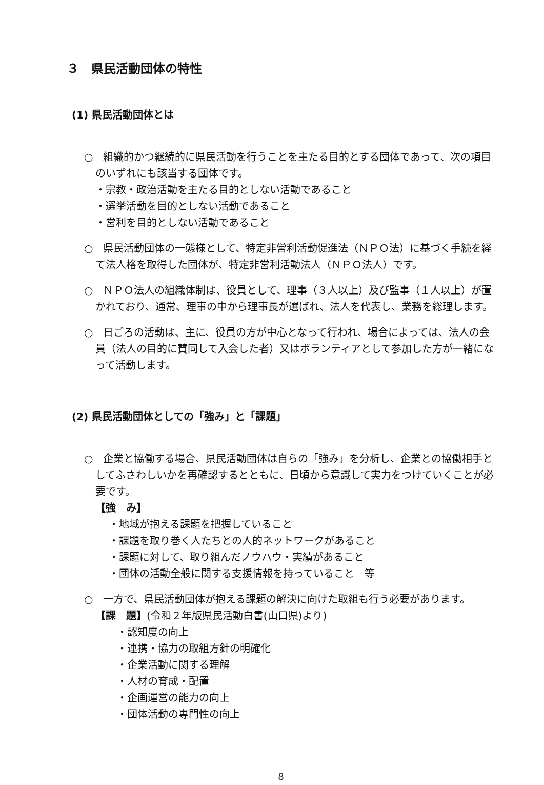３　県民活動団体の特性
(1) 県民活動団体とは
○　組織的かつ継続的に県民活動を行うことを主たる目的とする団体であって、次の項目のいずれにも該当する団体です。
・宗教・政治活動を主たる目的としない活動であること
・選挙活動を目的としない活動であること
・営利を目的としない活動であること
○　県民活動団体の一態様として、特定非営利活動促進法（ＮＰＯ法）に基づく手続を経て法人格を取得した団体が、特定非営利活動法人（ＮＰＯ法人）です。
○　ＮＰＯ法人の組織体制は、役員として、理事（３人以上）及び監事（１人以上）が置かれており、通常、理事の中から理事長が選ばれ、法人を代表し、業務を総理します。
○　日ごろの活動は、主に、役員の方が中心となって行われ、場合によっては、法人の会員（法人の目的に賛同して入会した者）又はボランティアとして参加した方が一緒になって活動します。
(2) 県民活動団体としての「強み」と「課題」
○　企業と協働する場合、県民活動団体は自らの「強み」を分析し、企業との協働相手としてふさわしいかを再確認するとともに、日頃から意識して実力をつけていくことが必要です。
【強　み】
・地域が抱える課題を把握していること
・課題を取り巻く人たちとの人的ネットワークがあること
・課題に対して、取り組んだノウハウ・実績があること
・団体の活動全般に関する支援情報を持っていること　等
○　一方で、県民活動団体が抱える課題の解決に向けた取組も行う必要があります。
【課　題】(令和２年版県民活動白書(山口県)より)
・認知度の向上
・連携・協力の取組方針の明確化
・企業活動に関する理解
・人材の育成・配置
・企画運営の能力の向上
・団体活動の専門性の向上
8